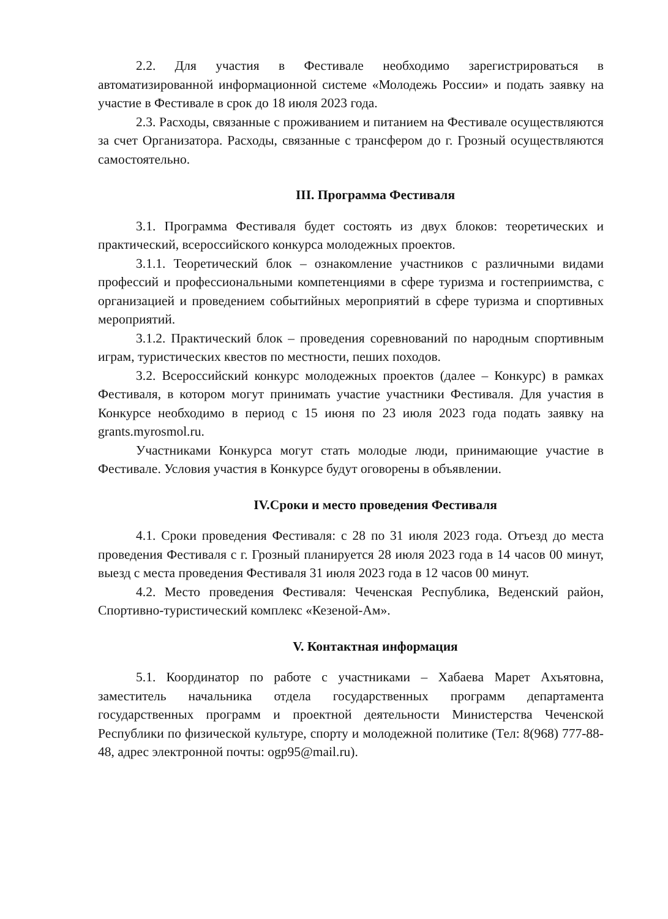2.2. Для участия в Фестивале необходимо зарегистрироваться в автоматизированной информационной системе «Молодежь России» и подать заявку на участие в Фестивале в срок до 18 июля 2023 года.
2.3. Расходы, связанные с проживанием и питанием на Фестивале осуществляются за счет Организатора. Расходы, связанные с трансфером до г. Грозный осуществляются самостоятельно.
III. Программа Фестиваля
3.1. Программа Фестиваля будет состоять из двух блоков: теоретических и практический, всероссийского конкурса молодежных проектов.
3.1.1. Теоретический блок – ознакомление участников с различными видами профессий и профессиональными компетенциями в сфере туризма и гостеприимства, с организацией и проведением событийных мероприятий в сфере туризма и спортивных мероприятий.
3.1.2. Практический блок – проведения соревнований по народным спортивным играм, туристических квестов по местности, пеших походов.
3.2. Всероссийский конкурс молодежных проектов (далее – Конкурс) в рамках Фестиваля, в котором могут принимать участие участники Фестиваля. Для участия в Конкурсе необходимо в период с 15 июня по 23 июля 2023 года подать заявку на grants.myrosmol.ru.
Участниками Конкурса могут стать молодые люди, принимающие участие в Фестивале. Условия участия в Конкурсе будут оговорены в объявлении.
IV.Сроки и место проведения Фестиваля
4.1. Сроки проведения Фестиваля: с 28 по 31 июля 2023 года. Отъезд до места проведения Фестиваля с г. Грозный планируется 28 июля 2023 года в 14 часов 00 минут, выезд с места проведения Фестиваля 31 июля 2023 года в 12 часов 00 минут.
4.2. Место проведения Фестиваля: Чеченская Республика, Веденский район, Спортивно-туристический комплекс «Кезеной-Ам».
V. Контактная информация
5.1. Координатор по работе с участниками – Хабаева Марет Ахъятовна, заместитель начальника отдела государственных программ департамента государственных программ и проектной деятельности Министерства Чеченской Республики по физической культуре, спорту и молодежной политике (Тел: 8(968) 777-88-48, адрес электронной почты: ogp95@mail.ru).